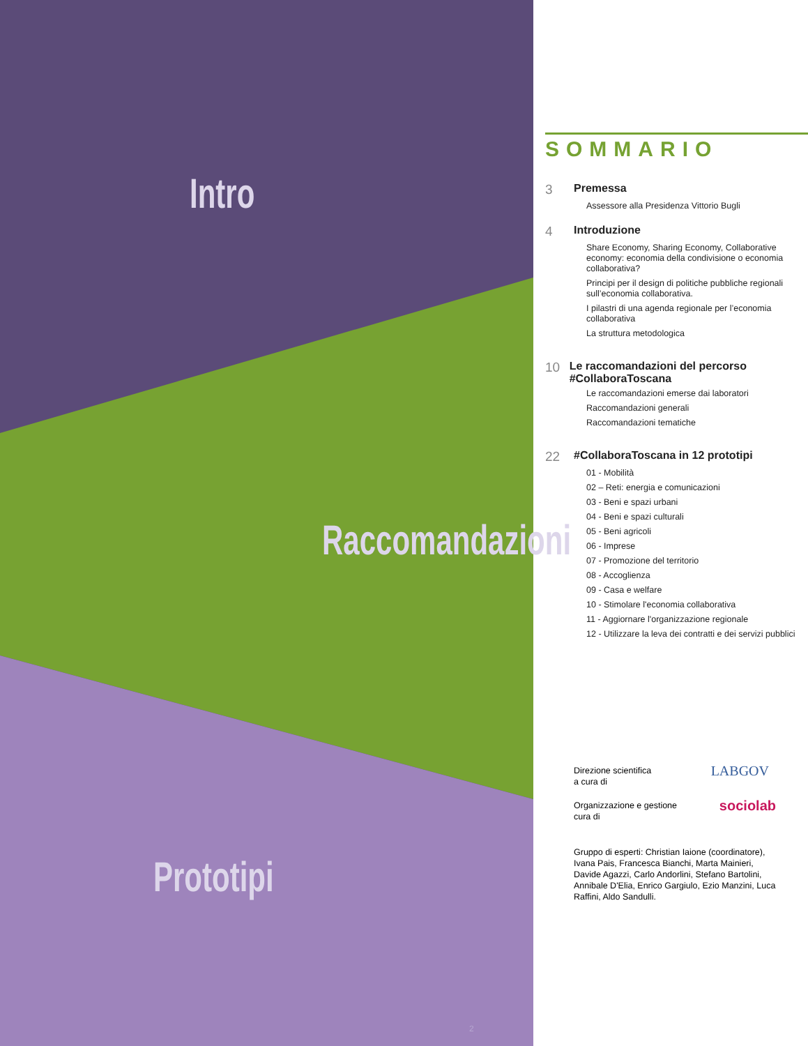Intro
Raccomandazioni
Prototipi
2
SOMMARIO
3 Premessa
Assessore alla Presidenza Vittorio Bugli
4 Introduzione
Share Economy, Sharing Economy, Collaborative economy: economia della condivisione o economia collaborativa?
Principi per il design di politiche pubbliche regionali sull’economia collaborativa.
I pilastri di una agenda regionale per l’economia collaborativa
La struttura metodologica
10 Le raccomandazioni del percorso #CollaboraToscana
Le raccomandazioni emerse dai laboratori
Raccomandazioni generali
Raccomandazioni tematiche
22 #CollaboraToscana in 12 prototipi
01 - Mobilità
02 – Reti: energia e comunicazioni
03 - Beni e spazi urbani
04 - Beni e spazi culturali
05 - Beni agricoli
06 - Imprese
07 - Promozione del territorio
08 - Accoglienza
09 - Casa e welfare
10 - Stimolare l'economia collaborativa
11 - Aggiornare l'organizzazione regionale
12 - Utilizzare la leva dei contratti e dei servizi pubblici
Direzione scientifica
a cura di LABGOV
Organizzazione e gestione
cura di sociolab
Gruppo di esperti: Christian Iaione (coordinatore), Ivana Pais, Francesca Bianchi, Marta Mainieri, Davide Agazzi, Carlo Andorlini, Stefano Bartolini, Annibale D'Elia, Enrico Gargiulo, Ezio Manzini, Luca Raffini, Aldo Sandulli.